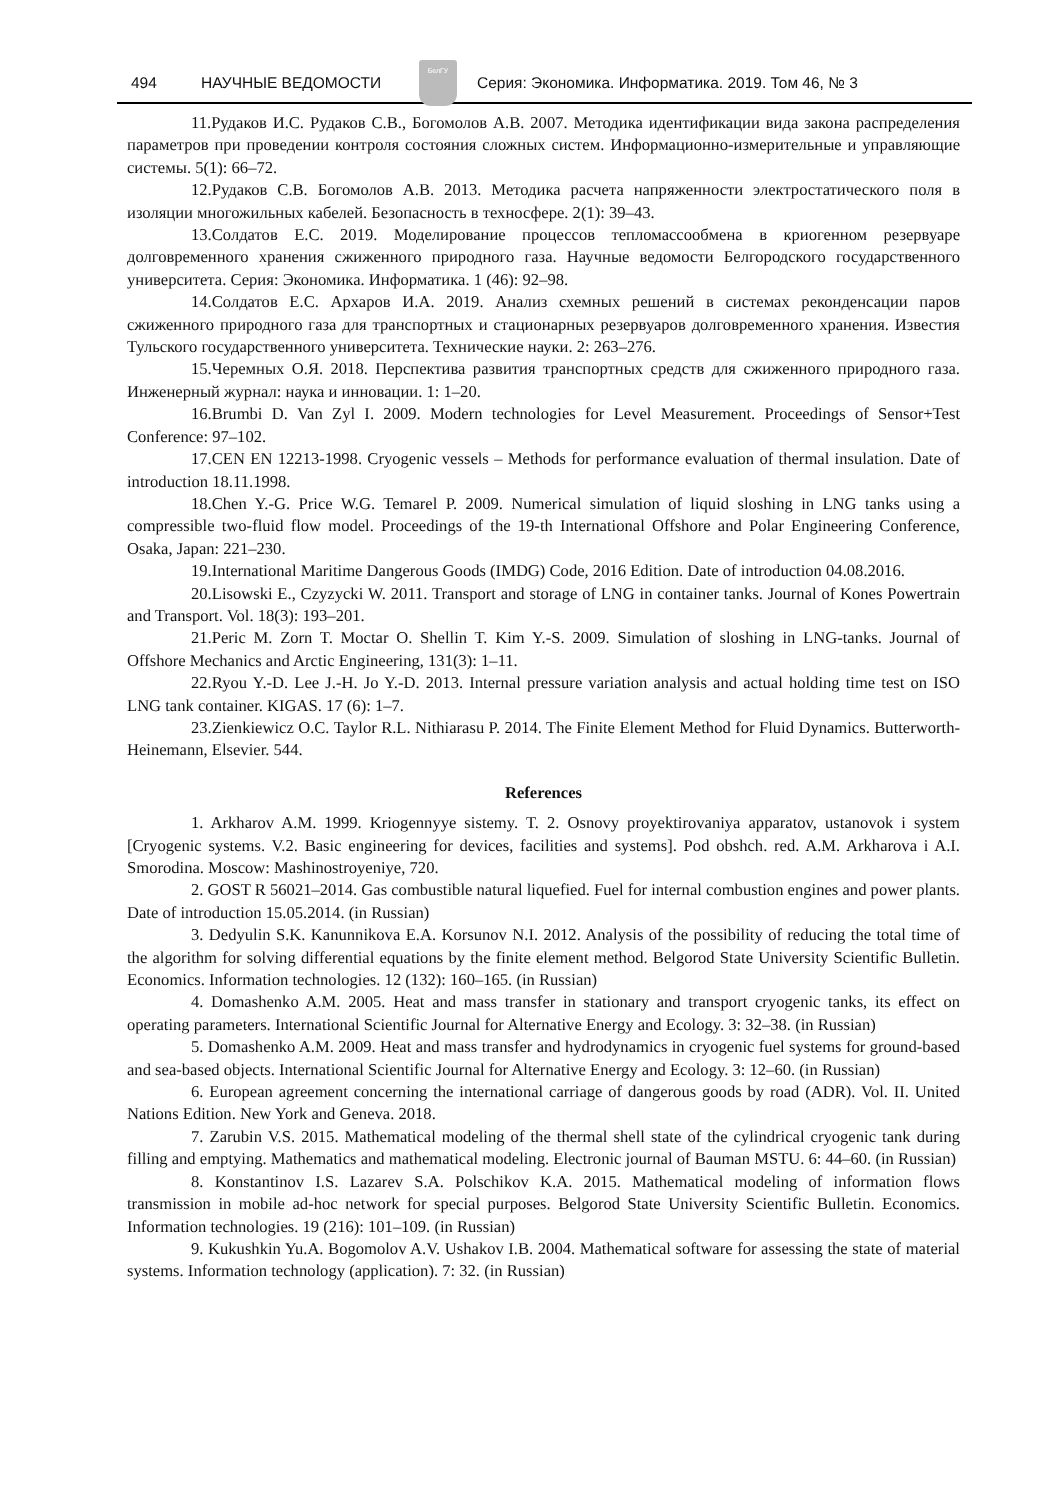494 НАУЧНЫЕ ВЕДОМОСТИ
БелГУ
Серия: Экономика. Информатика. 2019. Том 46, № 3
11.Рудаков И.С. Рудаков С.В., Богомолов А.В. 2007. Методика идентификации вида закона распределения параметров при проведении контроля состояния сложных систем. Информационно-измерительные и управляющие системы. 5(1): 66–72.
12.Рудаков С.В. Богомолов А.В. 2013. Методика расчета напряженности электростатического поля в изоляции многожильных кабелей. Безопасность в техносфере. 2(1): 39–43.
13.Солдатов Е.С. 2019. Моделирование процессов тепломассообмена в криогенном резервуаре долговременного хранения сжиженного природного газа. Научные ведомости Белгородского государственного университета. Серия: Экономика. Информатика. 1 (46): 92–98.
14.Солдатов Е.С. Архаров И.А. 2019. Анализ схемных решений в системах реконденсации паров сжиженного природного газа для транспортных и стационарных резервуаров долговременного хранения. Известия Тульского государственного университета. Технические науки. 2: 263–276.
15.Черемных О.Я. 2018. Перспектива развития транспортных средств для сжиженного природного газа. Инженерный журнал: наука и инновации. 1: 1–20.
16.Brumbi D. Van Zyl I. 2009. Modern technologies for Level Measurement. Proceedings of Sensor+Test Conference: 97–102.
17.CEN EN 12213-1998. Cryogenic vessels – Methods for performance evaluation of thermal insulation. Date of introduction 18.11.1998.
18.Chen Y.-G. Price W.G. Temarel P. 2009. Numerical simulation of liquid sloshing in LNG tanks using a compressible two-fluid flow model. Proceedings of the 19-th International Offshore and Polar Engineering Conference, Osaka, Japan: 221–230.
19.International Maritime Dangerous Goods (IMDG) Code, 2016 Edition. Date of introduction 04.08.2016.
20.Lisowski E., Czyzycki W. 2011. Transport and storage of LNG in container tanks. Journal of Kones Powertrain and Transport. Vol. 18(3): 193–201.
21.Peric M. Zorn T. Moctar O. Shellin T. Kim Y.-S. 2009. Simulation of sloshing in LNG-tanks. Journal of Offshore Mechanics and Arctic Engineering, 131(3): 1–11.
22.Ryou Y.-D. Lee J.-H. Jo Y.-D. 2013. Internal pressure variation analysis and actual holding time test on ISO LNG tank container. KIGAS. 17 (6): 1–7.
23.Zienkiewicz O.C. Taylor R.L. Nithiarasu P. 2014. The Finite Element Method for Fluid Dynamics. Butterworth-Heinemann, Elsevier. 544.
References
1. Arkharov A.M. 1999. Kriogennyye sistemy. T. 2. Osnovy proyektirovaniya apparatov, ustanovok i system [Cryogenic systems. V.2. Basic engineering for devices, facilities and systems]. Pod obshch. red. A.M. Arkharova i A.I. Smorodina. Moscow: Mashinostroyeniye, 720.
2. GOST R 56021–2014. Gas combustible natural liquefied. Fuel for internal combustion engines and power plants. Date of introduction 15.05.2014. (in Russian)
3. Dedyulin S.K. Kanunnikova E.A. Korsunov N.I. 2012. Analysis of the possibility of reducing the total time of the algorithm for solving differential equations by the finite element method. Belgorod State University Scientific Bulletin. Economics. Information technologies. 12 (132): 160–165. (in Russian)
4. Domashenko A.M. 2005. Heat and mass transfer in stationary and transport cryogenic tanks, its effect on operating parameters. International Scientific Journal for Alternative Energy and Ecology. 3: 32–38. (in Russian)
5. Domashenko A.M. 2009. Heat and mass transfer and hydrodynamics in cryogenic fuel systems for ground-based and sea-based objects. International Scientific Journal for Alternative Energy and Ecology. 3: 12–60. (in Russian)
6. European agreement concerning the international carriage of dangerous goods by road (ADR). Vol. II. United Nations Edition. New York and Geneva. 2018.
7. Zarubin V.S. 2015. Mathematical modeling of the thermal shell state of the cylindrical cryogenic tank during filling and emptying. Mathematics and mathematical modeling. Electronic journal of Bauman MSTU. 6: 44–60. (in Russian)
8. Konstantinov I.S. Lazarev S.A. Polschikov K.A. 2015. Mathematical modeling of information flows transmission in mobile ad-hoc network for special purposes. Belgorod State University Scientific Bulletin. Economics. Information technologies. 19 (216): 101–109. (in Russian)
9. Kukushkin Yu.A. Bogomolov A.V. Ushakov I.B. 2004. Mathematical software for assessing the state of material systems. Information technology (application). 7: 32. (in Russian)